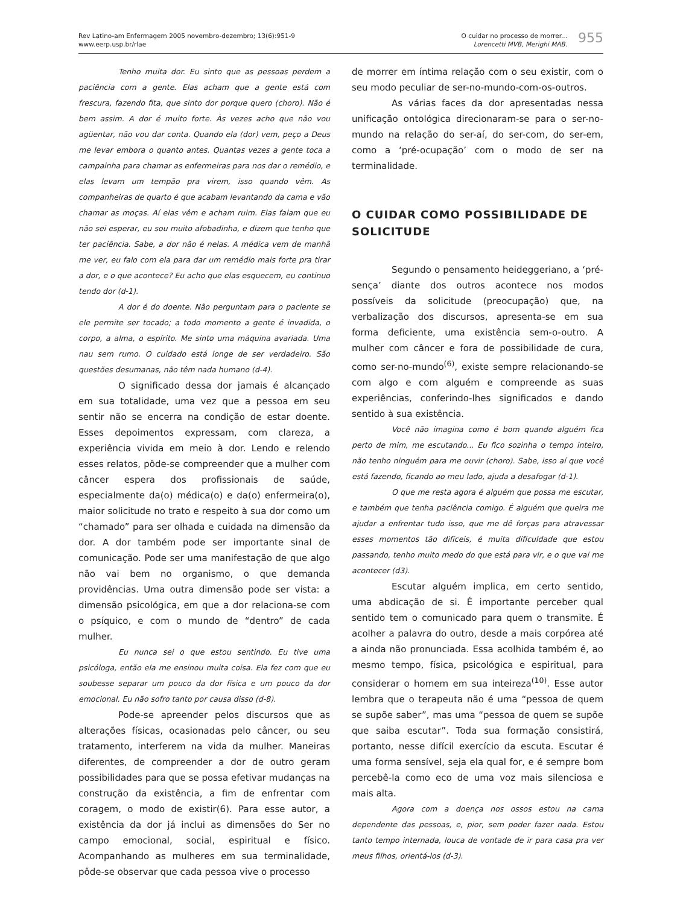Rev Latino-am Enfermagem 2005 novembro-dezembro; 13(6):951-9
www.eerp.usp.br/rlae
O cuidar no processo de morrer...
Lorencetti MVB, Merighi MAB.
955
Tenho muita dor. Eu sinto que as pessoas perdem a paciência com a gente. Elas acham que a gente está com frescura, fazendo fita, que sinto dor porque quero (choro). Não é bem assim. A dor é muito forte. Às vezes acho que não vou agüentar, não vou dar conta. Quando ela (dor) vem, peço a Deus me levar embora o quanto antes. Quantas vezes a gente toca a campainha para chamar as enfermeiras para nos dar o remédio, e elas levam um tempão pra virem, isso quando vêm. As companheiras de quarto é que acabam levantando da cama e vão chamar as moças. Aí elas vêm e acham ruim. Elas falam que eu não sei esperar, eu sou muito afobadinha, e dizem que tenho que ter paciência. Sabe, a dor não é nelas. A médica vem de manhã me ver, eu falo com ela para dar um remédio mais forte pra tirar a dor, e o que acontece? Eu acho que elas esquecem, eu continuo tendo dor (d-1).
A dor é do doente. Não perguntam para o paciente se ele permite ser tocado; a todo momento a gente é invadida, o corpo, a alma, o espírito. Me sinto uma máquina avariada. Uma nau sem rumo. O cuidado está longe de ser verdadeiro. São questões desumanas, não têm nada humano (d-4).
O significado dessa dor jamais é alcançado em sua totalidade, uma vez que a pessoa em seu sentir não se encerra na condição de estar doente. Esses depoimentos expressam, com clareza, a experiência vivida em meio à dor. Lendo e relendo esses relatos, pôde-se compreender que a mulher com câncer espera dos profissionais de saúde, especialmente da(o) médica(o) e da(o) enfermeira(o), maior solicitude no trato e respeito à sua dor como um “chamado” para ser olhada e cuidada na dimensão da dor. A dor também pode ser importante sinal de comunicação. Pode ser uma manifestação de que algo não vai bem no organismo, o que demanda providências. Uma outra dimensão pode ser vista: a dimensão psicológica, em que a dor relaciona-se com o psíquico, e com o mundo de “dentro” de cada mulher.
Eu nunca sei o que estou sentindo. Eu tive uma psicóloga, então ela me ensinou muita coisa. Ela fez com que eu soubesse separar um pouco da dor física e um pouco da dor emocional. Eu não sofro tanto por causa disso (d-8).
Pode-se apreender pelos discursos que as alterações físicas, ocasionadas pelo câncer, ou seu tratamento, interferem na vida da mulher. Maneiras diferentes, de compreender a dor de outro geram possibilidades para que se possa efetivar mudanças na construção da existência, a fim de enfrentar com coragem, o modo de existir(6). Para esse autor, a existência da dor já inclui as dimensões do Ser no campo emocional, social, espiritual e físico. Acompanhando as mulheres em sua terminalidade, pôde-se observar que cada pessoa vive o processo
de morrer em íntima relação com o seu existir, com o seu modo peculiar de ser-no-mundo-com-os-outros.
As várias faces da dor apresentadas nessa unificação ontológica direcionaram-se para o ser-no-mundo na relação do ser-aí, do ser-com, do ser-em, como a ‘pré-ocupação’ com o modo de ser na terminalidade.
O CUIDAR COMO POSSIBILIDADE DE SOLICITUDE
Segundo o pensamento heideggeriano, a ‘pré-sença’ diante dos outros acontece nos modos possíveis da solicitude (preocupação) que, na verbalização dos discursos, apresenta-se em sua forma deficiente, uma existência sem-o-outro. A mulher com câncer e fora de possibilidade de cura, como ser-no-mundo<sup>(6)</sup>, existe sempre relacionando-se com algo e com alguém e compreende as suas experiências, conferindo-lhes significados e dando sentido à sua existência.
Você não imagina como é bom quando alguém fica perto de mim, me escutando... Eu fico sozinha o tempo inteiro, não tenho ninguém para me ouvir (choro). Sabe, isso aí que você está fazendo, ficando ao meu lado, ajuda a desafogar (d-1).
O que me resta agora é alguém que possa me escutar, e também que tenha paciência comigo. É alguém que queira me ajudar a enfrentar tudo isso, que me dê forças para atravessar esses momentos tão difíceis, é muita dificuldade que estou passando, tenho muito medo do que está para vir, e o que vai me acontecer (d3).
Escutar alguém implica, em certo sentido, uma abdicação de si. É importante perceber qual sentido tem o comunicado para quem o transmite. É acolher a palavra do outro, desde a mais corpórea até a ainda não pronunciada. Essa acolhida também é, ao mesmo tempo, física, psicológica e espiritual, para considerar o homem em sua inteireza<sup>(10)</sup>. Esse autor lembra que o terapeuta não é uma “pessoa de quem se supõe saber”, mas uma “pessoa de quem se supõe que saiba escutar”. Toda sua formação consistirá, portanto, nesse difícil exercício da escuta. Escutar é uma forma sensível, seja ela qual for, e é sempre bom percebê-la como eco de uma voz mais silenciosa e mais alta.
Agora com a doença nos ossos estou na cama dependente das pessoas, e, pior, sem poder fazer nada. Estou tanto tempo internada, louca de vontade de ir para casa pra ver meus filhos, orientá-los (d-3).